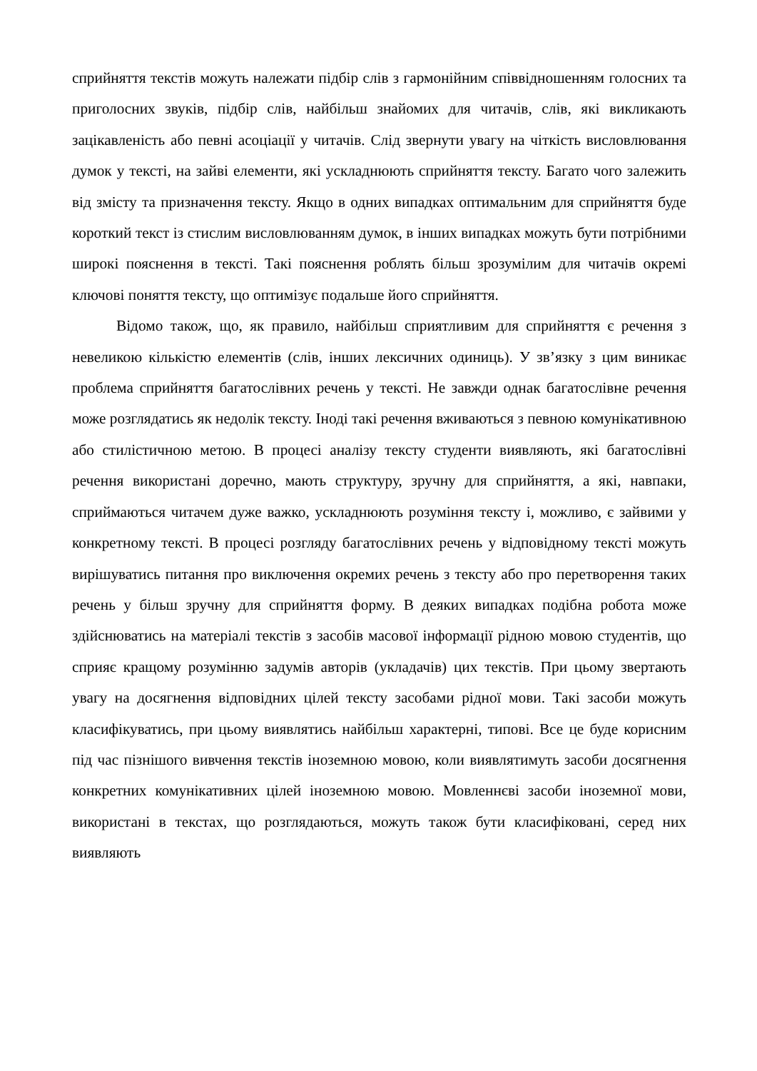сприйняття текстів можуть належати підбір слів з гармонійним співвідношенням голосних та приголосних звуків, підбір слів, найбільш знайомих для читачів, слів, які викликають зацікавленість або певні асоціації у читачів. Слід звернути увагу на чіткість висловлювання думок у тексті, на зайві елементи, які ускладнюють сприйняття тексту. Багато чого залежить від змісту та призначення тексту. Якщо в одних випадках оптимальним для сприйняття буде короткий текст із стислим висловлюванням думок, в інших випадках можуть бути потрібними широкі пояснення в тексті. Такі пояснення роблять більш зрозумілим для читачів окремі ключові поняття тексту, що оптимізує подальше його сприйняття.
Відомо також, що, як правило, найбільш сприятливим для сприйняття є речення з невеликою кількістю елементів (слів, інших лексичних одиниць). У зв’язку з цим виникає проблема сприйняття багатослівних речень у тексті. Не завжди однак багатослівне речення може розглядатись як недолік тексту. Іноді такі речення вживаються з певною комунікативною або стилістичною метою. В процесі аналізу тексту студенти виявляють, які багатослівні речення використані доречно, мають структуру, зручну для сприйняття, а які, навпаки, сприймаються читачем дуже важко, ускладнюють розуміння тексту і, можливо, є зайвими у конкретному тексті. В процесі розгляду багатослівних речень у відповідному тексті можуть вирішуватись питання про виключення окремих речень з тексту або про перетворення таких речень у більш зручну для сприйняття форму. В деяких випадках подібна робота може здійснюватись на матеріалі текстів з засобів масової інформації рідною мовою студентів, що сприяє кращому розумінню задумів авторів (укладачів) цих текстів. При цьому звертають увагу на досягнення відповідних цілей тексту засобами рідної мови. Такі засоби можуть класифікуватись, при цьому виявлятись найбільш характерні, типові. Все це буде корисним під час пізнішого вивчення текстів іноземною мовою, коли виявлятимуть засоби досягнення конкретних комунікативних цілей іноземною мовою. Мовленнєві засоби іноземної мови, використані в текстах, що розглядаються, можуть також бути класифіковані, серед них виявляють